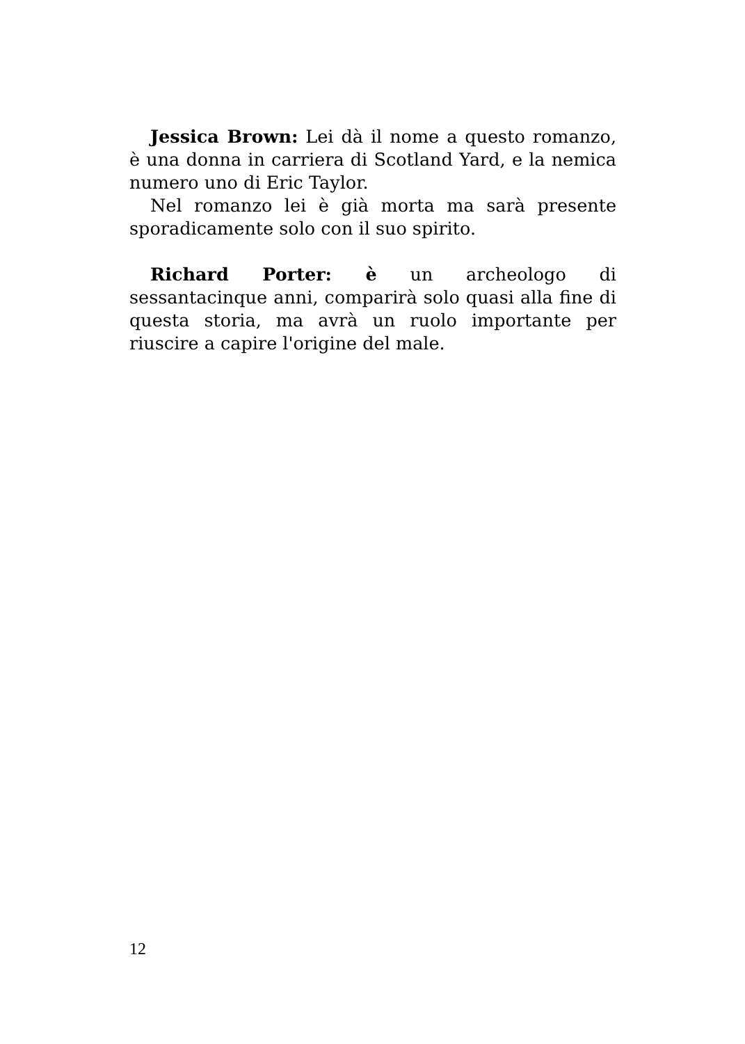Jessica Brown: Lei dà il nome a questo romanzo, è una donna in carriera di Scotland Yard, e la nemica numero uno di Eric Taylor.
Nel romanzo lei è già morta ma sarà presente sporadicamente solo con il suo spirito.
Richard Porter: è un archeologo di sessantacinque anni, comparirà solo quasi alla fine di questa storia, ma avrà un ruolo importante per riuscire a capire l'origine del male.
12